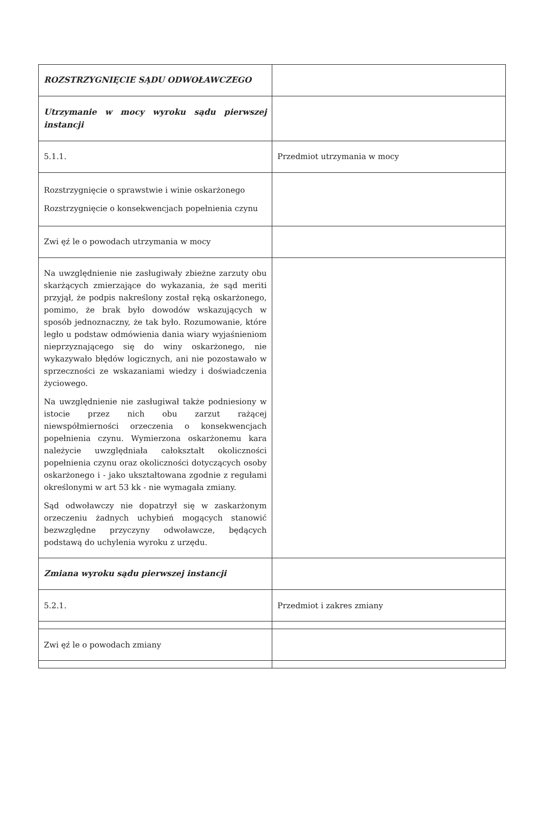| ROZSTRZYGNIĘCIE SĄDU ODWOŁAWCZEGO | |
| Utrzymanie w mocy wyroku sądu pierwszej instancji | |
| 5.1.1. | Przedmiot utrzymania w mocy |
| Rozstrzygnięcie o sprawstwie i winie oskarżonego Rozstrzygnięcie o konsekwencjach popełnienia czynu | |
| Zwi ęź le o powodach utrzymania w mocy | |
| Na uwzględnienie nie zasługiwały zbieżne zarzuty obu skarżących zmierzające do wykazania, że sąd meriti przyjął, że podpis nakreślony został ręką oskarżonego, pomimo, że brak było dowodów wskazujących w sposób jednoznaczny, że tak było. Rozumowanie, które legło u podstaw odmówienia dania wiary wyjaśnieniom nieprzyznającego się do winy oskarżonego, nie wykazywało błędów logicznych, ani nie pozostawało w sprzeczności ze wskazaniami wiedzy i doświadczenia życiowego. Na uwzględnienie nie zasługiwał także podniesiony w istocie przez nich obu zarzut rażącej niewspółmierności orzeczenia o konsekwencjach popełnienia czynu. Wymierzona oskarżonemu kara należycie uwzględniała całokształt okoliczności popełnienia czynu oraz okoliczności dotyczących osoby oskarżonego i - jako ukształtowana zgodnie z regułami określonymi w art 53 kk - nie wymagała zmiany. Sąd odwoławczy nie dopatrzył się w zaskarżonym orzeczeniu żadnych uchybień mogących stanowić bezwzględne przyczyny odwoławcze, będących podstawą do uchylenia wyroku z urzędu. | |
| Zmiana wyroku sądu pierwszej instancji | |
| 5.2.1. | Przedmiot i zakres zmiany |
| Zwi ęź le o powodach zmiany | |